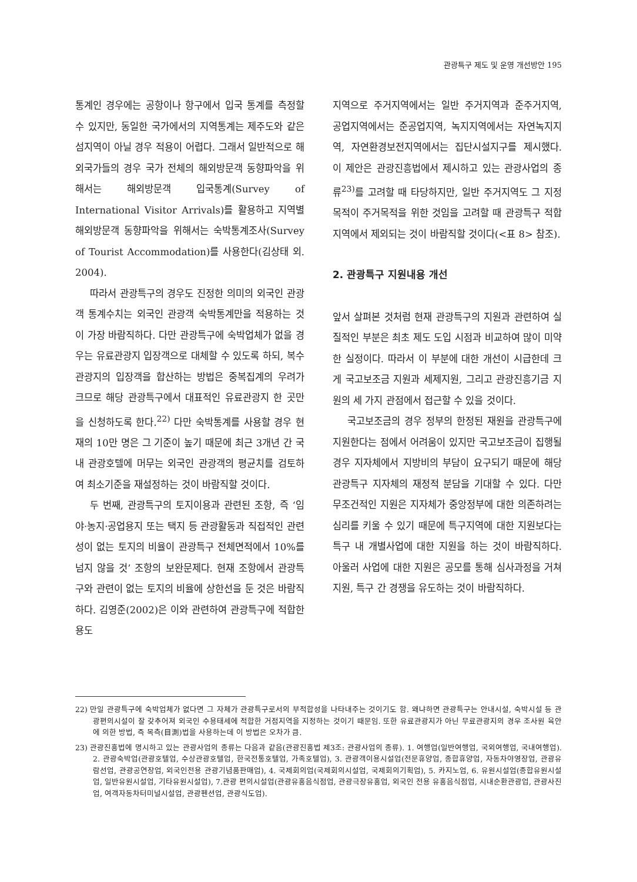관광특구 제도 및 운영 개선방안 195
통계인 경우에는 공항이나 항구에서 입국 통계를 측정할 수 있지만, 동일한 국가에서의 지역통계는 제주도와 같은 섬지역이 아닐 경우 적용이 어렵다. 그래서 일반적으로 해외국가들의 경우 국가 전체의 해외방문객 동향파악을 위해서는 해외방문객 입국통계(Survey of International Visitor Arrivals)를 활용하고 지역별 해외방문객 동향파악을 위해서는 숙박통계조사(Survey of Tourist Accommodation)를 사용한다(김상태 외. 2004).
따라서 관광특구의 경우도 진정한 의미의 외국인 관광객 통계수치는 외국인 관광객 숙박통계만을 적용하는 것이 가장 바람직하다. 다만 관광특구에 숙박업체가 없을 경우는 유료관광지 입장객으로 대체할 수 있도록 하되, 복수 관광지의 입장객을 합산하는 방법은 중복집계의 우려가 크므로 해당 관광특구에서 대표적인 유료관광지 한 곳만을 신청하도록 한다.<sup>22)</sup> 다만 숙박통계를 사용할 경우 현재의 10만 명은 그 기준이 높기 때문에 최근 3개년 간 국내 관광호텔에 머무는 외국인 관광객의 평균치를 검토하여 최소기준을 재설정하는 것이 바람직할 것이다.
두 번째, 관광특구의 토지이용과 관련된 조항, 즉 ‘임야·농지·공업용지 또는 택지 등 관광활동과 직접적인 관련성이 없는 토지의 비율이 관광특구 전체면적에서 10%를 넘지 않을 것’ 조항의 보완문제다. 현재 조항에서 관광특구와 관련이 없는 토지의 비율에 상한선을 둔 것은 바람직하다. 김영준(2002)은 이와 관련하여 관광특구에 적합한 용도
지역으로 주거지역에서는 일반 주거지역과 준주거지역, 공업지역에서는 준공업지역, 녹지지역에서는 자연녹지지역, 자연환경보전지역에서는 집단시설지구를 제시했다. 이 제안은 관광진흥법에서 제시하고 있는 관광사업의 종류<sup>23)</sup>를 고려할 때 타당하지만, 일반 주거지역도 그 지정목적이 주거목적을 위한 것임을 고려할 때 관광특구 적합지역에서 제외되는 것이 바람직할 것이다(<표 8> 참조).
2. 관광특구 지원내용 개선
앞서 살펴본 것처럼 현재 관광특구의 지원과 관련하여 실질적인 부분은 최초 제도 도입 시점과 비교하여 많이 미약한 실정이다. 따라서 이 부분에 대한 개선이 시급한데 크게 국고보조금 지원과 세제지원, 그리고 관광진흥기금 지원의 세 가지 관점에서 접근할 수 있을 것이다.
국고보조금의 경우 정부의 한정된 재원을 관광특구에 지원한다는 점에서 어려움이 있지만 국고보조금이 집행될 경우 지자체에서 지방비의 부담이 요구되기 때문에 해당 관광특구 지자체의 재정적 분담을 기대할 수 있다. 다만 무조건적인 지원은 지자체가 중앙정부에 대한 의존하려는 심리를 키울 수 있기 때문에 특구지역에 대한 지원보다는 특구 내 개별사업에 대한 지원을 하는 것이 바람직하다. 아울러 사업에 대한 지원은 공모를 통해 심사과정을 거쳐 지원, 특구 간 경쟁을 유도하는 것이 바람직하다.
22) 만일 관광특구에 숙박업체가 없다면 그 자체가 관광특구로서의 부적합성을 나타내주는 것이기도 함. 왜냐하면 관광특구는 안내시설, 숙박시설 등 관광편의시설이 잘 갖추어져 외국인 수용태세에 적합한 거점지역을 지정하는 것이기 때문임. 또한 유료관광지가 아닌 무료관광지의 경우 조사원 육안에 의한 방법, 즉 목측(目測)법을 사용하는데 이 방법은 오차가 큼.
23) 관광진흥법에 명시하고 있는 관광사업의 종류는 다음과 같음(관광진흥법 제3조: 관광사업의 종류). 1. 여행업(일반여행업, 국외여행업, 국내여행업). 2. 관광숙박업(관광호텔업, 수상관광호텔업, 한국전통호텔업, 가족호텔업), 3. 관광객이용시설업(전문휴양업, 종합휴양업, 자동차야영장업, 관광유람선업, 관광공연장업, 외국인전용 관광기념품판매업), 4. 국제회의업(국제회의시설업, 국제회의기획업), 5. 카지노업, 6. 유원시설업(종합유원시설업, 일반유원시설업, 기타유원시설업), 7.관광 편의시설업(관광유흥음식점업, 관광극장유흥업, 외국인 전용 유흥음식점업, 시내순환관광업, 관광사진업, 여객자동차터미널시설업, 관광펜션업, 관광식도업).